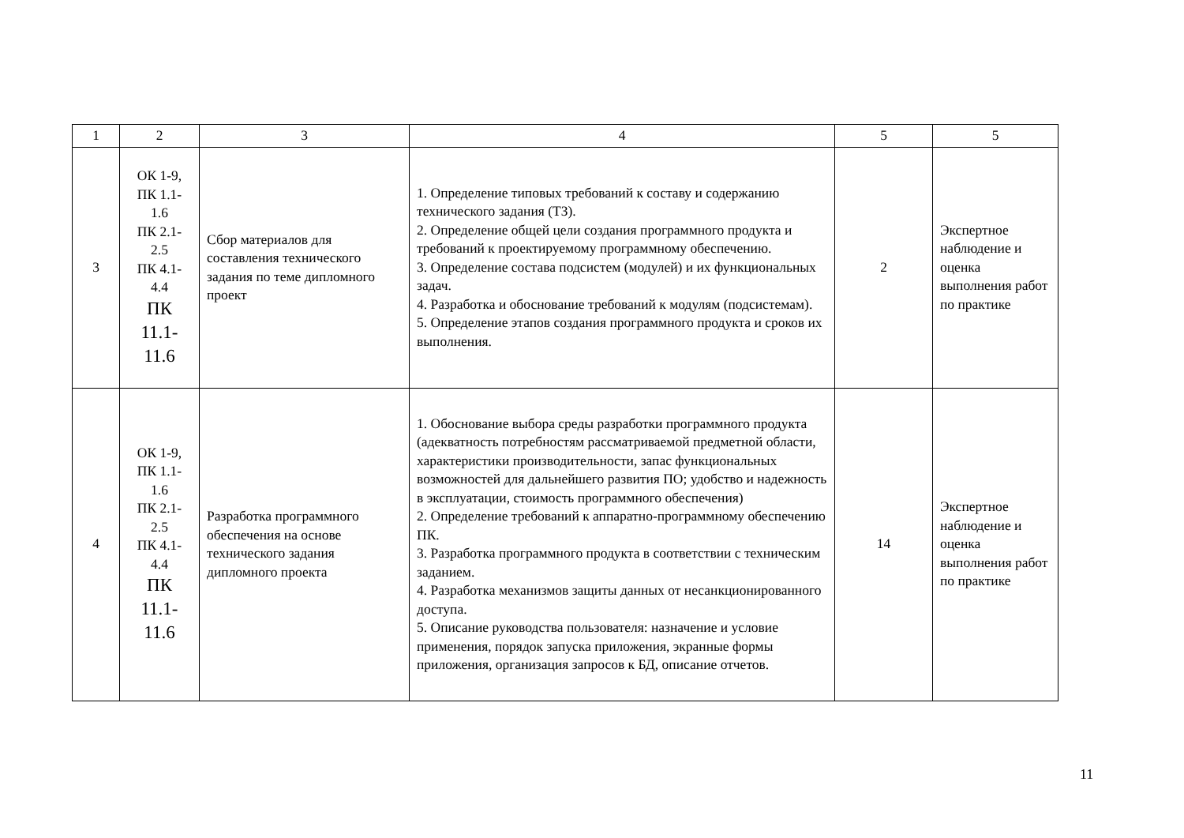| 1 | 2 | 3 | 4 | 5 | 5 |
| 3 | ОК 1-9, ПК 1.1- 1.6 ПК 2.1- 2.5 ПК 4.1- 4.4 ПК 11.1- 11.6 | Сбор материалов для составления технического задания по теме дипломного проект | 1. Определение типовых требований к составу и содержанию технического задания (ТЗ). 2. Определение общей цели создания программного продукта и требований к проектируемому программному обеспечению. 3. Определение состава подсистем (модулей) и их функциональных задач. 4. Разработка и обоснование требований к модулям (подсистемам). 5. Определение этапов создания программного продукта и сроков их выполнения. | 2 | Экспертное наблюдение и оценка выполнения работ по практике |
| 4 | ОК 1-9, ПК 1.1- 1.6 ПК 2.1- 2.5 ПК 4.1- 4.4 ПК 11.1- 11.6 | Разработка программного обеспечения на основе технического задания дипломного проекта | 1. Обоснование выбора среды разработки программного продукта (адекватность потребностям рассматриваемой предметной области, характеристики производительности, запас функциональных возможностей для дальнейшего развития ПО; удобство и надежность в эксплуатации, стоимость программного обеспечения) 2. Определение требований к аппаратно-программному обеспечению ПК. 3. Разработка программного продукта в соответствии с техническим заданием. 4. Разработка механизмов защиты данных от несанкционированного доступа. 5. Описание руководства пользователя: назначение и условие применения, порядок запуска приложения, экранные формы приложения, организация запросов к БД, описание отчетов. | 14 | Экспертное наблюдение и оценка выполнения работ по практике |
11